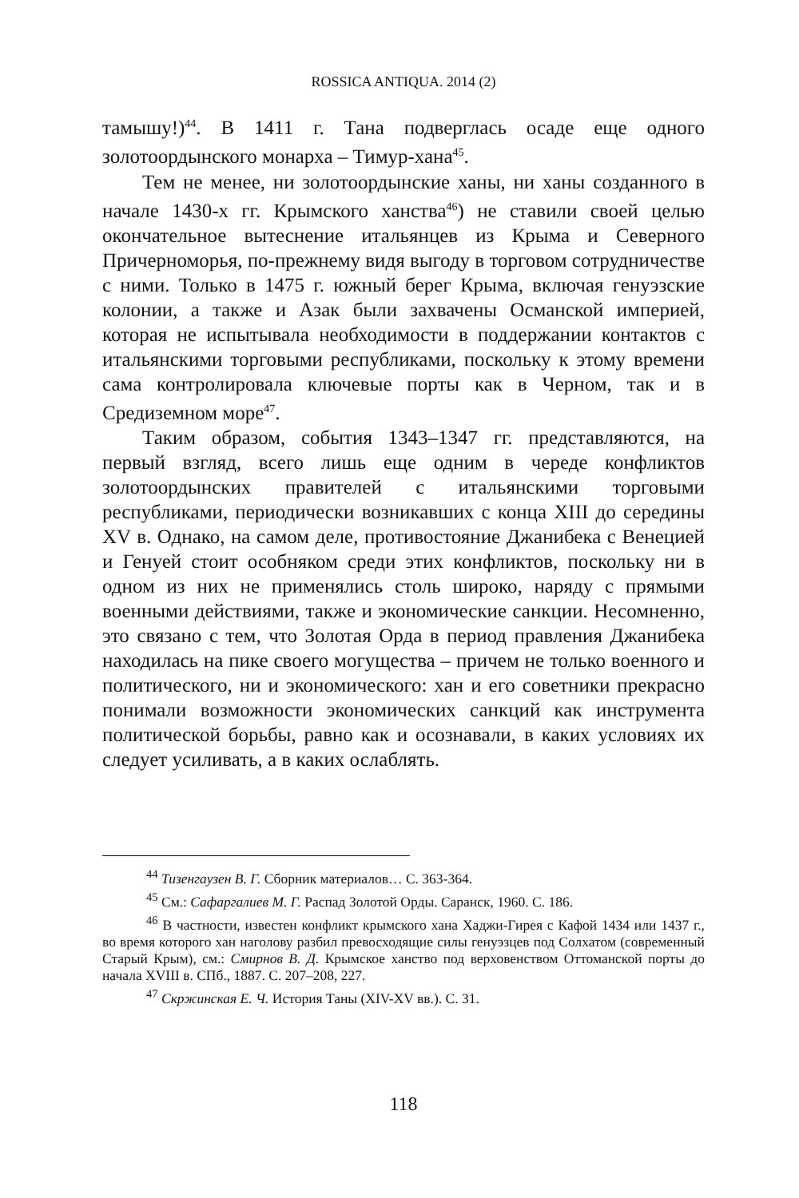ROSSICA ANTIQUA. 2014 (2)
тамышу!)<sup>44</sup>. В 1411 г. Тана подверглась осаде еще одного золотоордынского монарха – Тимур-хана<sup>45</sup>.
Тем не менее, ни золотоордынские ханы, ни ханы созданного в начале 1430-х гг. Крымского ханства<sup>46</sup>) не ставили своей целью окончательное вытеснение итальянцев из Крыма и Северного Причерноморья, по-прежнему видя выгоду в торговом сотрудничестве с ними. Только в 1475 г. южный берег Крыма, включая генуэзские колонии, а также и Азак были захвачены Османской империей, которая не испытывала необходимости в поддержании контактов с итальянскими торговыми республиками, поскольку к этому времени сама контролировала ключевые порты как в Черном, так и в Средиземном море<sup>47</sup>.
Таким образом, события 1343–1347 гг. представляются, на первый взгляд, всего лишь еще одним в череде конфликтов золотоордынских правителей с итальянскими торговыми республиками, периодически возникавших с конца XIII до середины XV в. Однако, на самом деле, противостояние Джанибека с Венецией и Генуей стоит особняком среди этих конфликтов, поскольку ни в одном из них не применялись столь широко, наряду с прямыми военными действиями, также и экономические санкции. Несомненно, это связано с тем, что Золотая Орда в период правления Джанибека находилась на пике своего могущества – причем не только военного и политического, ни и экономического: хан и его советники прекрасно понимали возможности экономических санкций как инструмента политической борьбы, равно как и осознавали, в каких условиях их следует усиливать, а в каких ослаблять.
<sup>44</sup> Тизенгаузен В. Г. Сборник материалов… С. 363-364.
<sup>45</sup> См.: Сафаргалиев М. Г. Распад Золотой Орды. Саранск, 1960. С. 186.
<sup>46</sup> В частности, известен конфликт крымского хана Хаджи-Гирея с Кафой 1434 или 1437 г., во время которого хан наголову разбил превосходящие силы генуэзцев под Солхатом (современный Старый Крым), см.: Смирнов В. Д. Крымское ханство под верховенством Оттоманской порты до начала XVIII в. СПб., 1887. С. 207–208, 227.
<sup>47</sup> Скржинская Е. Ч. История Таны (XIV-XV вв.). С. 31.
118